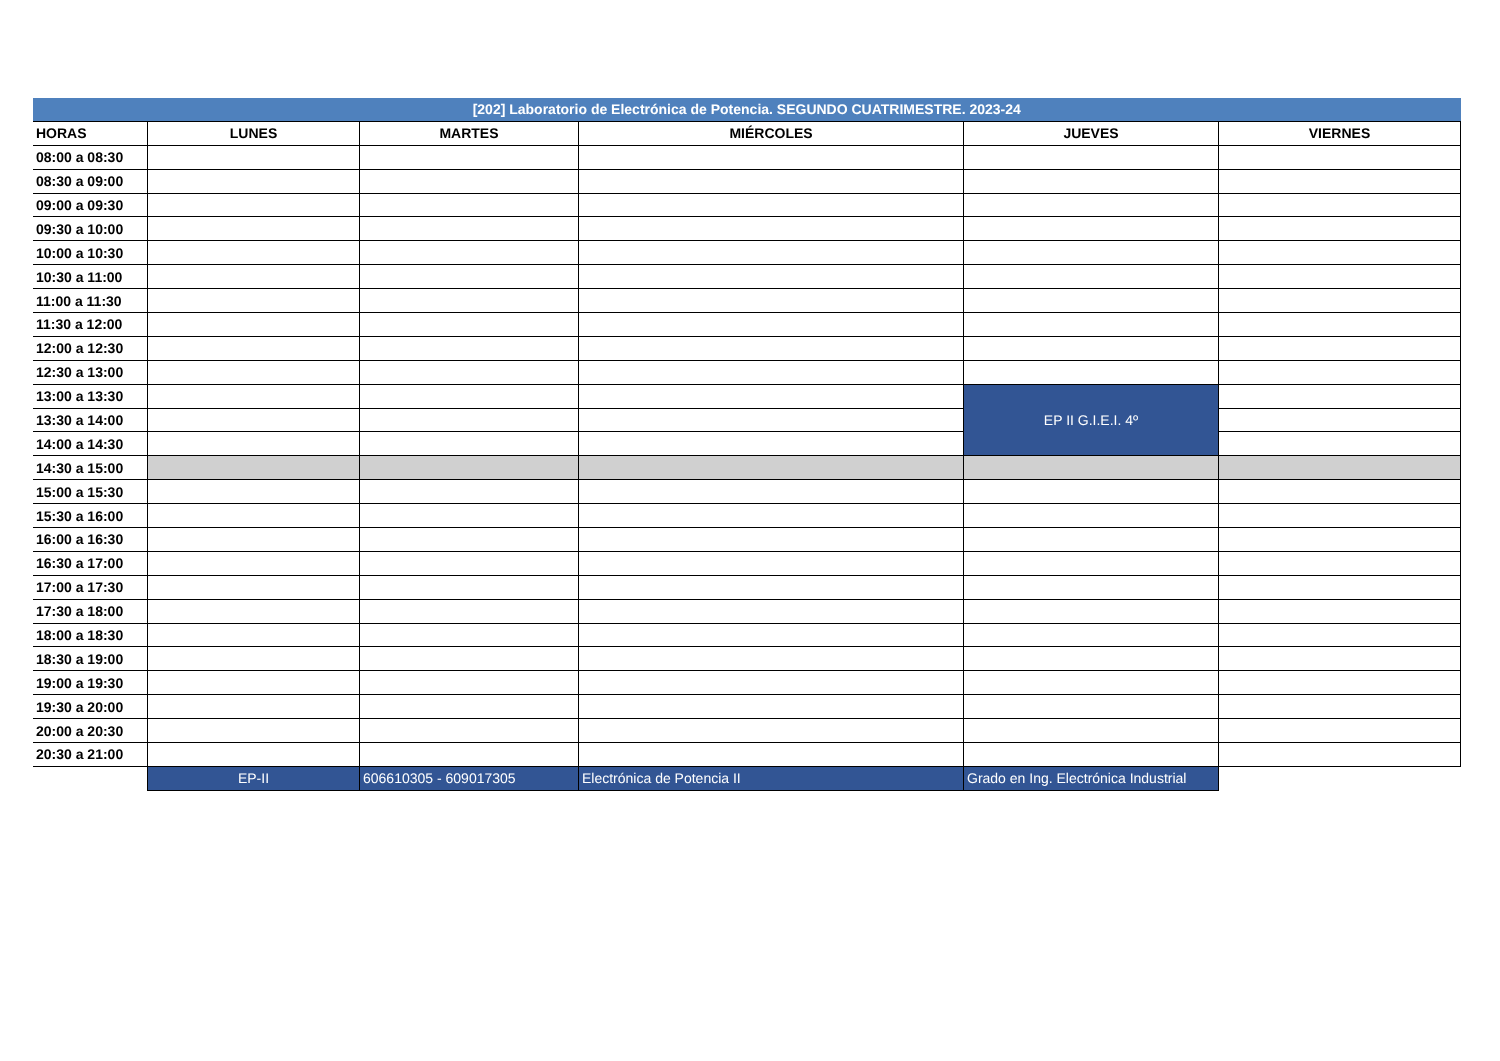| [202] Laboratorio de Electrónica de Potencia. SEGUNDO CUATRIMESTRE. 2023-24 | | | | | |
| HORAS | LUNES | MARTES | MIÉRCOLES | JUEVES | VIERNES |
| 08:00 a 08:30 | | | | | |
| 08:30 a 09:00 | | | | | |
| 09:00 a 09:30 | | | | | |
| 09:30 a 10:00 | | | | | |
| 10:00 a 10:30 | | | | | |
| 10:30 a 11:00 | | | | | |
| 11:00 a 11:30 | | | | | |
| 11:30 a 12:00 | | | | | |
| 12:00 a 12:30 | | | | | |
| 12:30 a 13:00 | | | | | |
| 13:00 a 13:30 | | | | EP II G.I.E.I. 4º | |
| 13:30 a 14:00 | | | | | |
| 14:00 a 14:30 | | | | | |
| 14:30 a 15:00 | | | | | |
| 15:00 a 15:30 | | | | | |
| 15:30 a 16:00 | | | | | |
| 16:00 a 16:30 | | | | | |
| 16:30 a 17:00 | | | | | |
| 17:00 a 17:30 | | | | | |
| 17:30 a 18:00 | | | | | |
| 18:00 a 18:30 | | | | | |
| 18:30 a 19:00 | | | | | |
| 19:00 a 19:30 | | | | | |
| 19:30 a 20:00 | | | | | |
| 20:00 a 20:30 | | | | | |
| 20:30 a 21:00 | | | | | |
| | EP-II | 606610305 - 609017305 | Electrónica de Potencia II | Grado en Ing. Electrónica Industrial | |